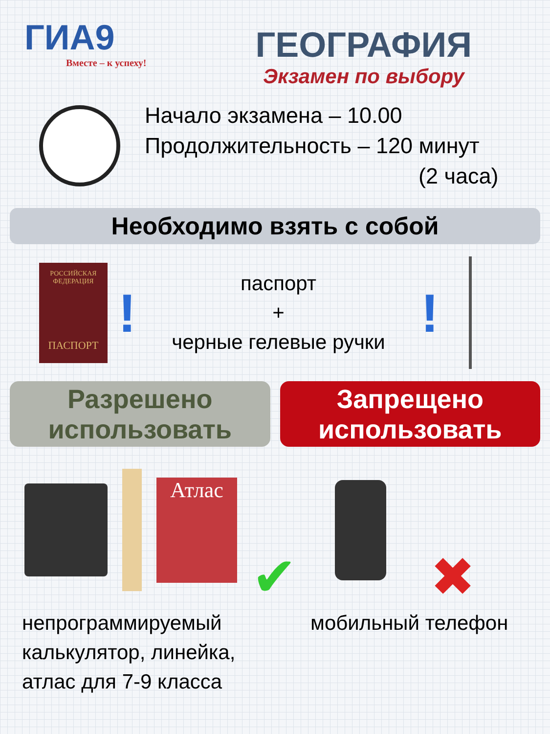ГИА9
Вместе – к успеху!
ГЕОГРАФИЯ
Экзамен по выбору
Начало экзамена – 10.00
Продолжительность – 120 минут
(2 часа)
Необходимо взять с собой
РОССИЙСКАЯ ФЕДЕРАЦИЯ
ПАСПОРТ
!
паспорт
+
черные гелевые ручки
!
Разрешено
использовать
Запрещено
использовать
Атлас
✔ ✖
непрограммируемый
калькулятор, линейка,
атлас для 7-9 класса
мобильный телефон